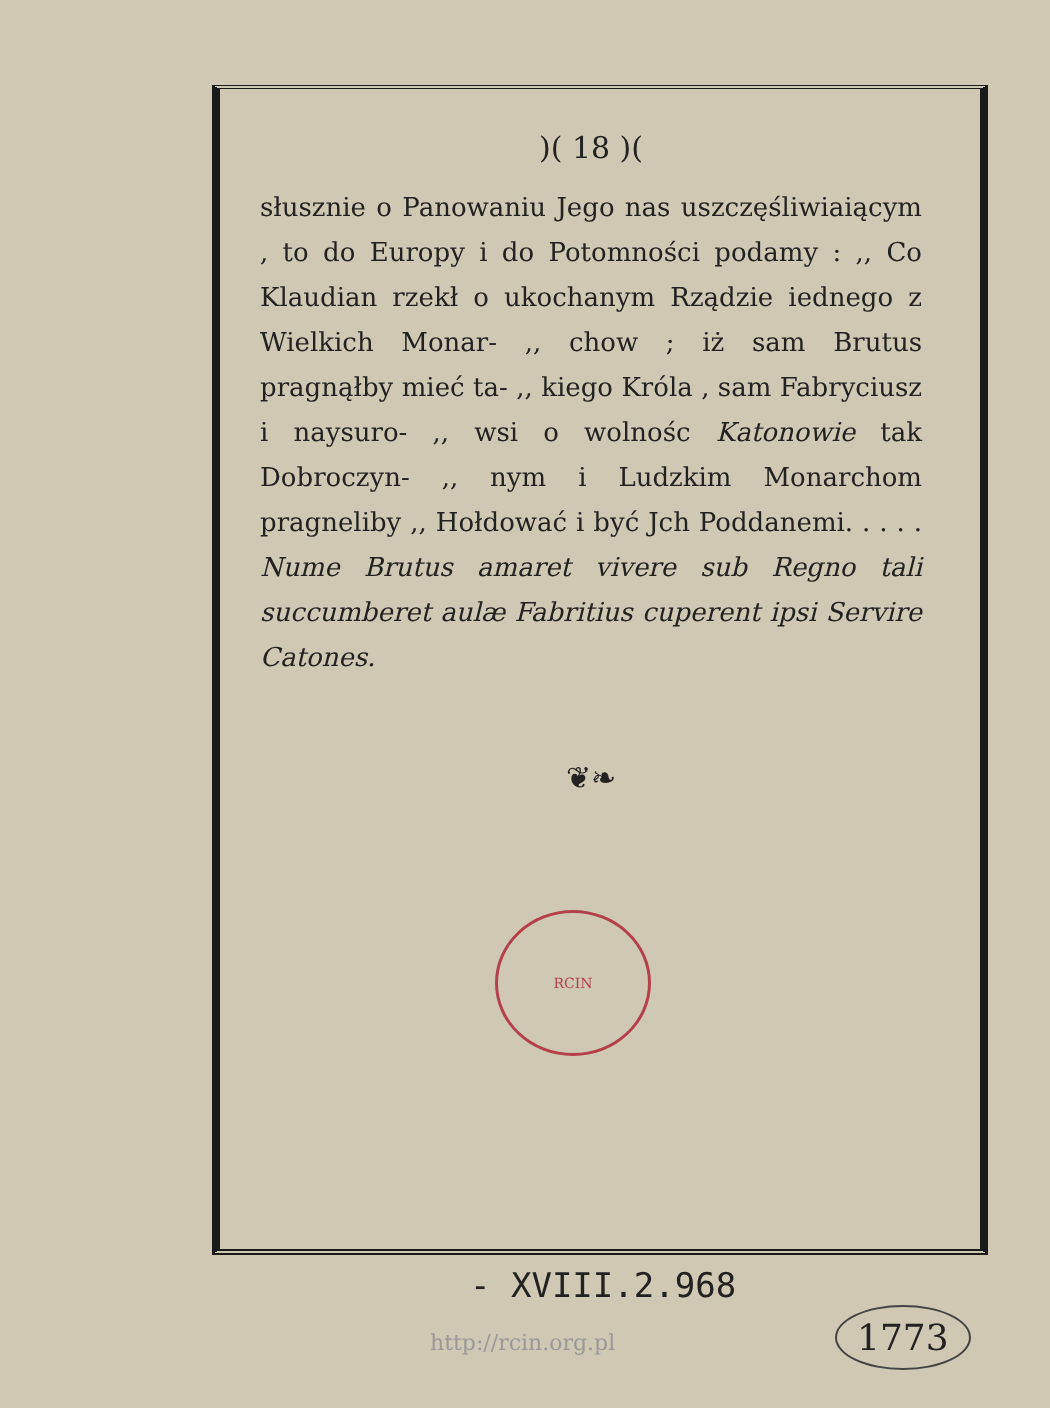)( 18 )(
słusznie o Panowaniu Jego nas uszczęśliwiaiącym , to do Europy i do Potomności podamy : ,, Co Klaudian rzekł o ukochanym Rządzie iednego z Wielkich Monar- ,, chow ; iż sam Brutus pragnąłby mieć ta- ,, kiego Króla , sam Fabryciusz i naysuro- ,, wsi o wolnośc Katonowie tak Dobroczyn- ,, nym i Ludzkim Monarchom pragneliby ,, Hołdować i być Jch Poddanemi. . . . . Nume Brutus amaret vivere sub Regno tali succumberet aulæ Fabritius cuperent ipsi Servire Catones.
❦❧
RCIN
- XVIII.2.968
http://rcin.org.pl 1773